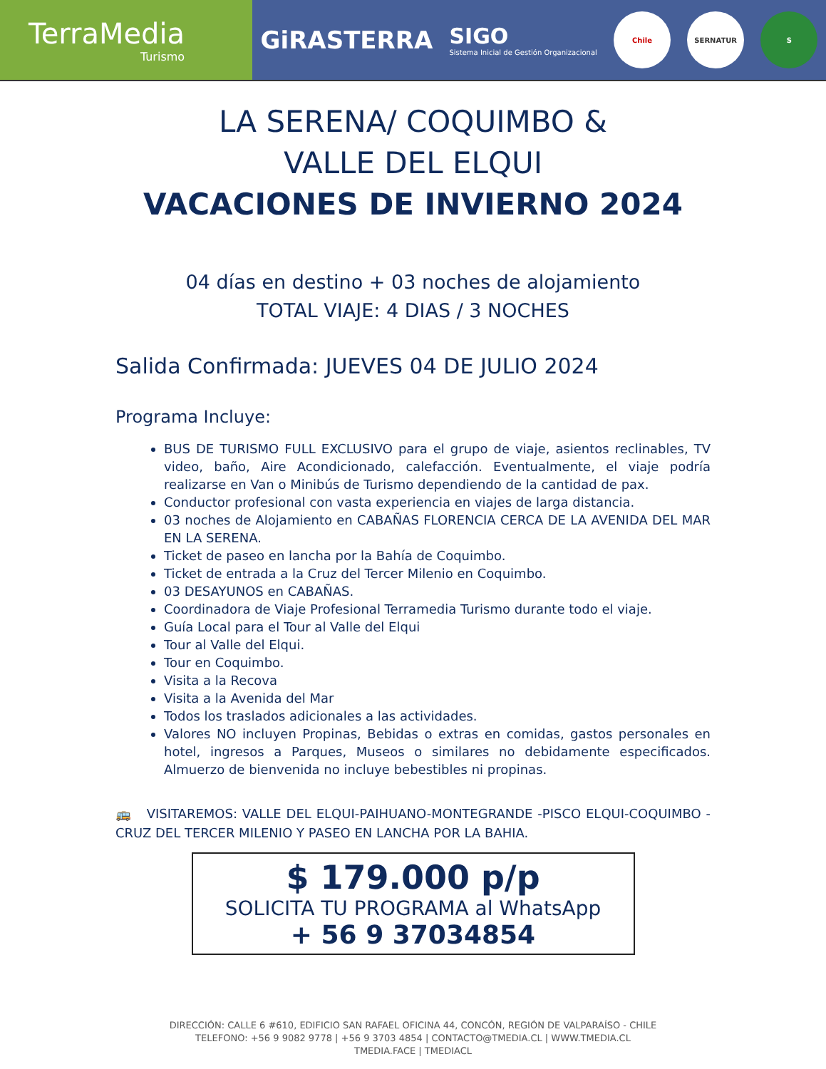TerraMedia
Turismo
GiRASTERRA
SIGO
Sistema Inicial de Gestión Organizacional
Chile SERNATUR S
LA SERENA/ COQUIMBO &
VALLE DEL ELQUI
VACACIONES DE INVIERNO 2024
04 días en destino + 03 noches de alojamiento
TOTAL VIAJE: 4 DIAS / 3 NOCHES
Salida Confirmada: JUEVES 04 DE JULIO 2024
Programa Incluye:
BUS DE TURISMO FULL EXCLUSIVO para el grupo de viaje, asientos reclinables, TV video, baño, Aire Acondicionado, calefacción. Eventualmente, el viaje podría realizarse en Van o Minibús de Turismo dependiendo de la cantidad de pax.
Conductor profesional con vasta experiencia en viajes de larga distancia.
03 noches de Alojamiento en CABAÑAS FLORENCIA CERCA DE LA AVENIDA DEL MAR EN LA SERENA.
Ticket de paseo en lancha por la Bahía de Coquimbo.
Ticket de entrada a la Cruz del Tercer Milenio en Coquimbo.
03 DESAYUNOS en CABAÑAS.
Coordinadora de Viaje Profesional Terramedia Turismo durante todo el viaje.
Guía Local para el Tour al Valle del Elqui
Tour al Valle del Elqui.
Tour en Coquimbo.
Visita a la Recova
Visita a la Avenida del Mar
Todos los traslados adicionales a las actividades.
Valores NO incluyen Propinas, Bebidas o extras en comidas, gastos personales en hotel, ingresos a Parques, Museos o similares no debidamente especificados. Almuerzo de bienvenida no incluye bebestibles ni propinas.
🚌 VISITAREMOS: VALLE DEL ELQUI-PAIHUANO-MONTEGRANDE -PISCO ELQUI-COQUIMBO -CRUZ DEL TERCER MILENIO Y PASEO EN LANCHA POR LA BAHIA.
$ 179.000 p/p
SOLICITA TU PROGRAMA al WhatsApp
+ 56 9 37034854
DIRECCIÓN: CALLE 6 #610, EDIFICIO SAN RAFAEL OFICINA 44, CONCÓN, REGIÓN DE VALPARAÍSO - CHILE
TELEFONO: +56 9 9082 9778 | +56 9 3703 4854 | CONTACTO@TMEDIA.CL | WWW.TMEDIA.CL
TMEDIA.FACE | TMEDIACL